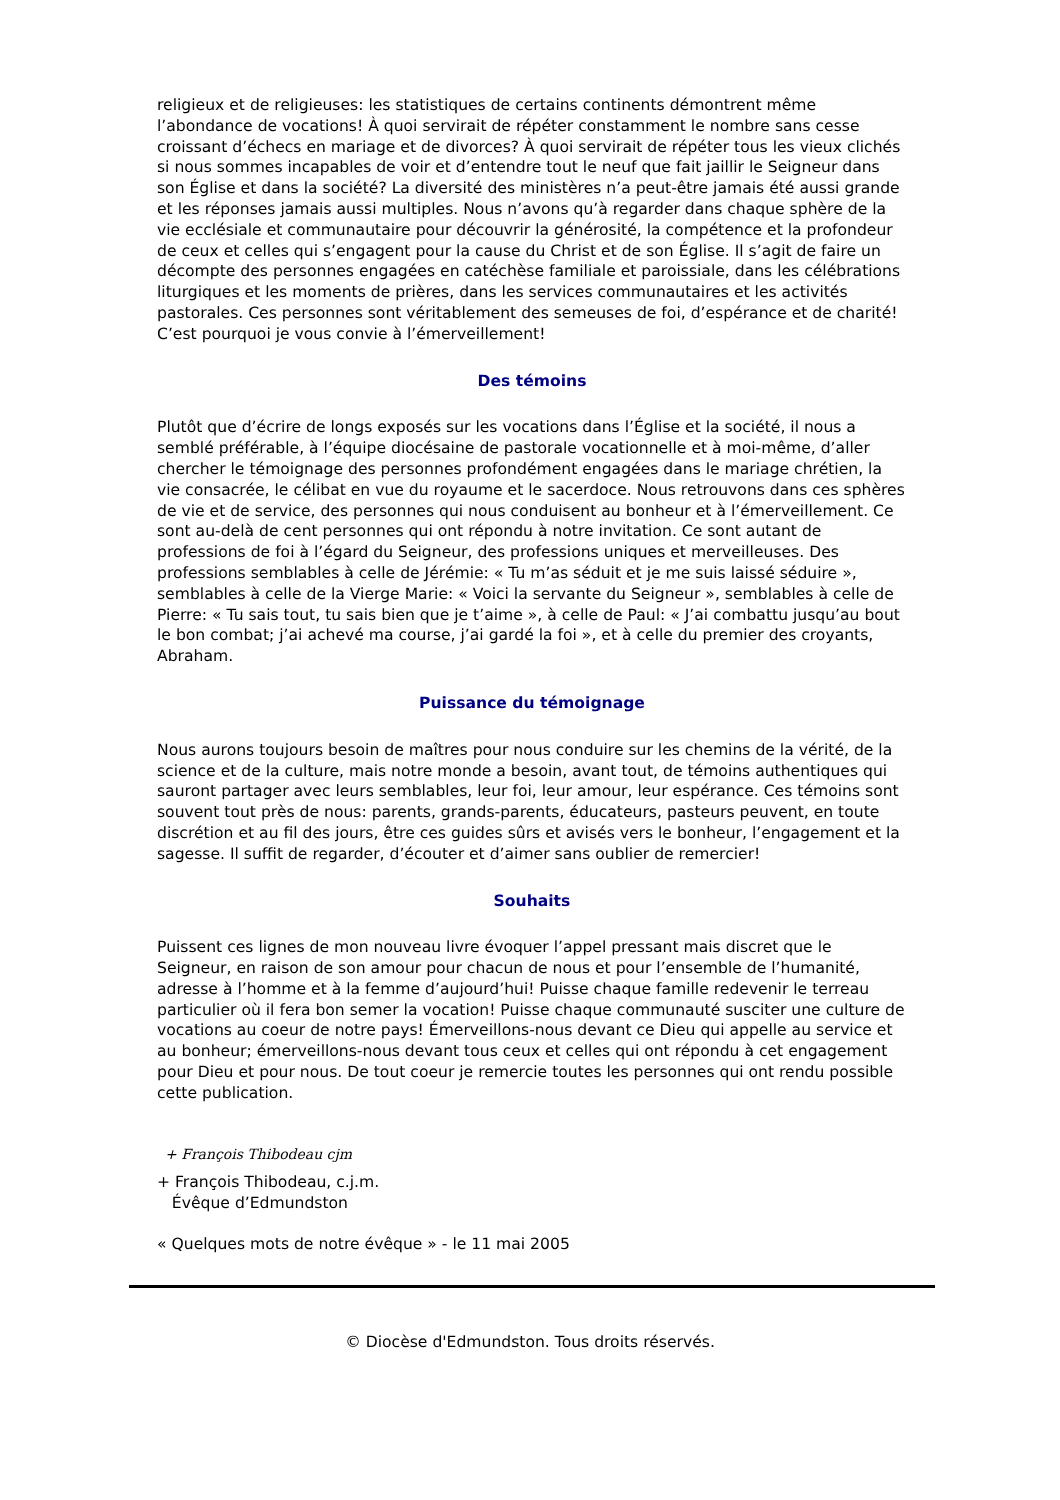religieux et de religieuses: les statistiques de certains continents démontrent même l’abondance de vocations! À quoi servirait de répéter constamment le nombre sans cesse croissant d’échecs en mariage et de divorces? À quoi servirait de répéter tous les vieux clichés si nous sommes incapables de voir et d’entendre tout le neuf que fait jaillir le Seigneur dans son Église et dans la société? La diversité des ministères n’a peut-être jamais été aussi grande et les réponses jamais aussi multiples. Nous n’avons qu’à regarder dans chaque sphère de la vie ecclésiale et communautaire pour découvrir la générosité, la compétence et la profondeur de ceux et celles qui s’engagent pour la cause du Christ et de son Église. Il s’agit de faire un décompte des personnes engagées en catéchèse familiale et paroissiale, dans les célébrations liturgiques et les moments de prières, dans les services communautaires et les activités pastorales. Ces personnes sont véritablement des semeuses de foi, d’espérance et de charité! C’est pourquoi je vous convie à l’émerveillement!
Des témoins
Plutôt que d’écrire de longs exposés sur les vocations dans l’Église et la société, il nous a semblé préférable, à l’équipe diocésaine de pastorale vocationnelle et à moi-même, d’aller chercher le témoignage des personnes profondément engagées dans le mariage chrétien, la vie consacrée, le célibat en vue du royaume et le sacerdoce. Nous retrouvons dans ces sphères de vie et de service, des personnes qui nous conduisent au bonheur et à l’émerveillement. Ce sont au-delà de cent personnes qui ont répondu à notre invitation. Ce sont autant de professions de foi à l’égard du Seigneur, des professions uniques et merveilleuses. Des professions semblables à celle de Jérémie: « Tu m’as séduit et je me suis laissé séduire », semblables à celle de la Vierge Marie: « Voici la servante du Seigneur », semblables à celle de Pierre: « Tu sais tout, tu sais bien que je t’aime », à celle de Paul: « J’ai combattu jusqu’au bout le bon combat; j’ai achevé ma course, j’ai gardé la foi », et à celle du premier des croyants, Abraham.
Puissance du témoignage
Nous aurons toujours besoin de maîtres pour nous conduire sur les chemins de la vérité, de la science et de la culture, mais notre monde a besoin, avant tout, de témoins authentiques qui sauront partager avec leurs semblables, leur foi, leur amour, leur espérance. Ces témoins sont souvent tout près de nous: parents, grands-parents, éducateurs, pasteurs peuvent, en toute discrétion et au fil des jours, être ces guides sûrs et avisés vers le bonheur, l’engagement et la sagesse. Il suffit de regarder, d’écouter et d’aimer sans oublier de remercier!
Souhaits
Puissent ces lignes de mon nouveau livre évoquer l’appel pressant mais discret que le Seigneur, en raison de son amour pour chacun de nous et pour l’ensemble de l’humanité, adresse à l’homme et à la femme d’aujourd’hui! Puisse chaque famille redevenir le terreau particulier où il fera bon semer la vocation! Puisse chaque communauté susciter une culture de vocations au coeur de notre pays! Émerveillons-nous devant ce Dieu qui appelle au service et au bonheur; émerveillons-nous devant tous ceux et celles qui ont répondu à cet engagement pour Dieu et pour nous. De tout coeur je remercie toutes les personnes qui ont rendu possible cette publication.
+ François Thibodeau cjm
+ François Thibodeau, c.j.m.
Évêque d’Edmundston
« Quelques mots de notre évêque » - le 11 mai 2005
© Diocèse d'Edmundston. Tous droits réservés.